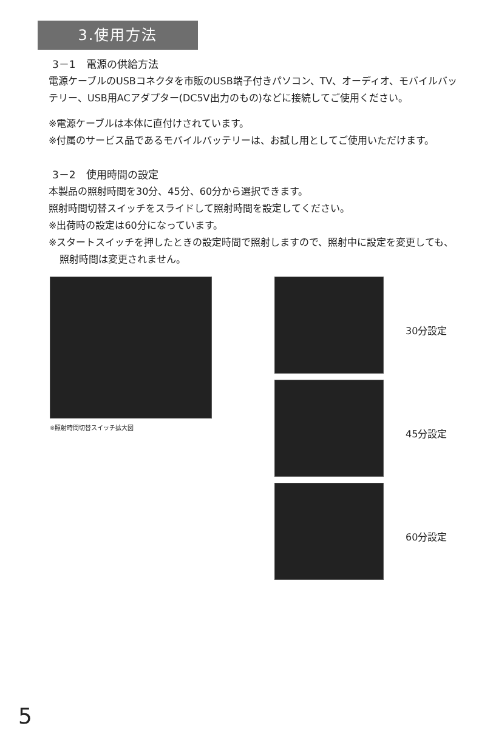3.使用方法
3－1　電源の供給方法
電源ケーブルのUSBコネクタを市販のUSB端子付きパソコン、TV、オーディオ、モバイルバッテリー、USB用ACアダプター(DC5V出力のもの)などに接続してご使用ください。
※電源ケーブルは本体に直付けされています。
※付属のサービス品であるモバイルバッテリーは、お試し用としてご使用いただけます。
3－2　使用時間の設定
本製品の照射時間を30分、45分、60分から選択できます。
照射時間切替スイッチをスライドして照射時間を設定してください。
※出荷時の設定は60分になっています。
※スタートスイッチを押したときの設定時間で照射しますので、照射中に設定を変更しても、照射時間は変更されません。
※照射時間切替スイッチ拡大図
30分設定
45分設定
60分設定
5